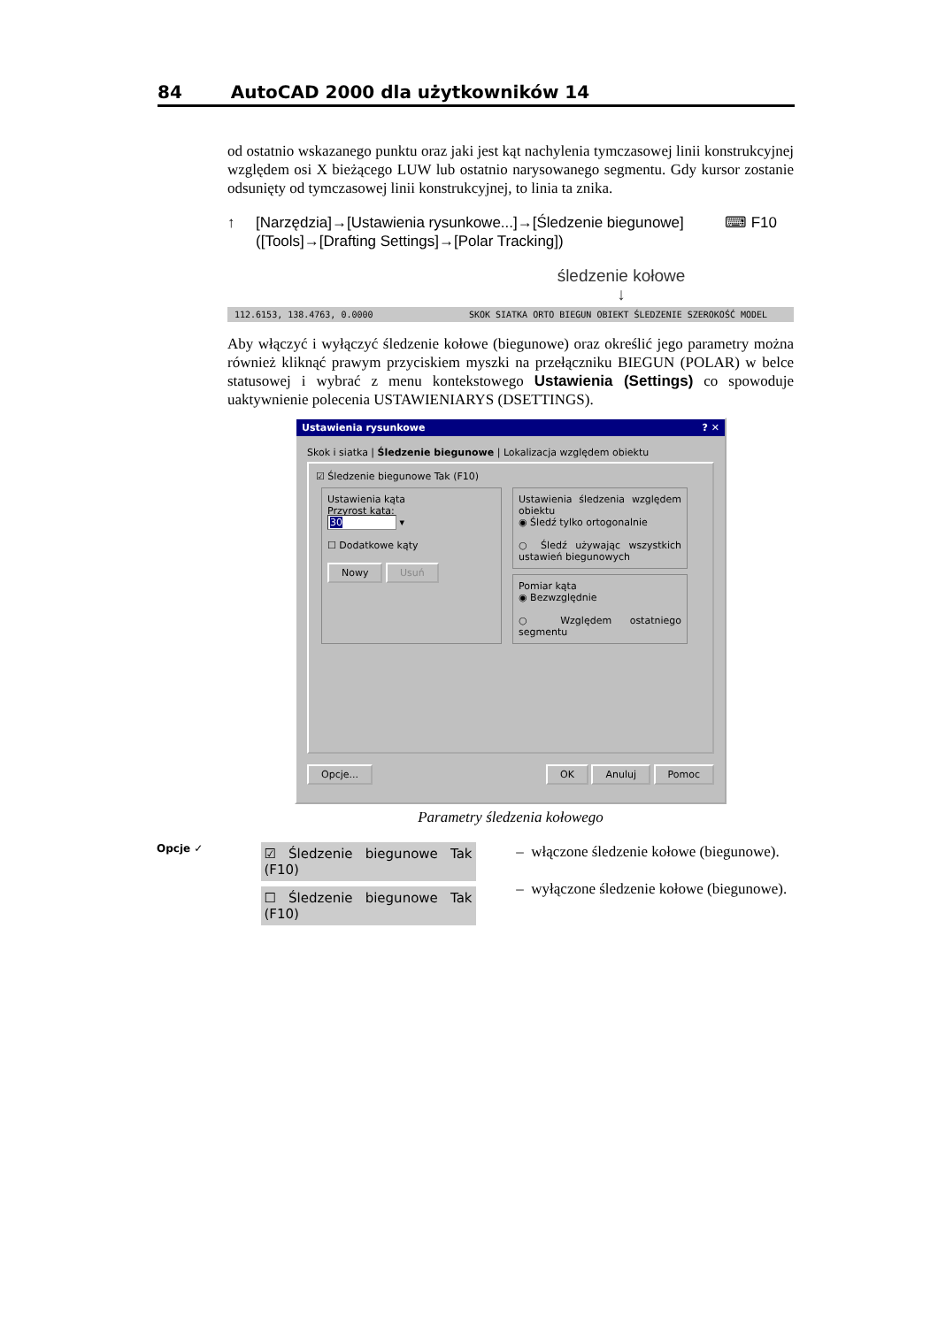84 AutoCAD 2000 dla użytkowników 14
od ostatnio wskazanego punktu oraz jaki jest kąt nachylenia tymczasowej linii konstrukcyjnej względem osi X bieżącego LUW lub ostatnio narysowanego segmentu. Gdy kursor zostanie odsunięty od tymczasowej linii konstrukcyjnej, to linia ta znika.
↑ [Narzędzia]→[Ustawienia rysunkowe...]→[Śledzenie biegunowe]
([Tools]→[Drafting Settings]→[Polar Tracking])
⌨ F10
śledzenie kołowe
↓
112.6153, 138.4763, 0.0000 SKOK SIATKA ORTO BIEGUN OBIEKT ŚLEDZENIE SZEROKOŚĆ MODEL
Aby włączyć i wyłączyć śledzenie kołowe (biegunowe) oraz określić jego parametry można również kliknąć prawym przyciskiem myszki na przełączniku BIEGUN (POLAR) w belce statusowej i wybrać z menu kontekstowego Ustawienia (Settings) co spowoduje uaktywnienie polecenia USTAWIENIARYS (DSETTINGS).
Ustawienia rysunkowe ? ✕
Skok i siatka | Śledzenie biegunowe | Lokalizacja względem obiektu
☑ Śledzenie biegunowe Tak (F10)
Ustawienia kąta
Przyrost kąta:
30 ▾
☐ Dodatkowe kąty
Nowy Usuń
Ustawienia śledzenia względem obiektu
◉ Śledź tylko ortogonalnie
○ Śledź używając wszystkich ustawień biegunowych
Pomiar kąta
◉ Bezwzględnie
○ Względem ostatniego segmentu
Opcje... OK Anuluj Pomoc
Parametry śledzenia kołowego
Opcje ✓
☑ Śledzenie biegunowe Tak (F10)
☐ Śledzenie biegunowe Tak (F10)
– włączone śledzenie kołowe (biegunowe).
– wyłączone śledzenie kołowe (biegunowe).